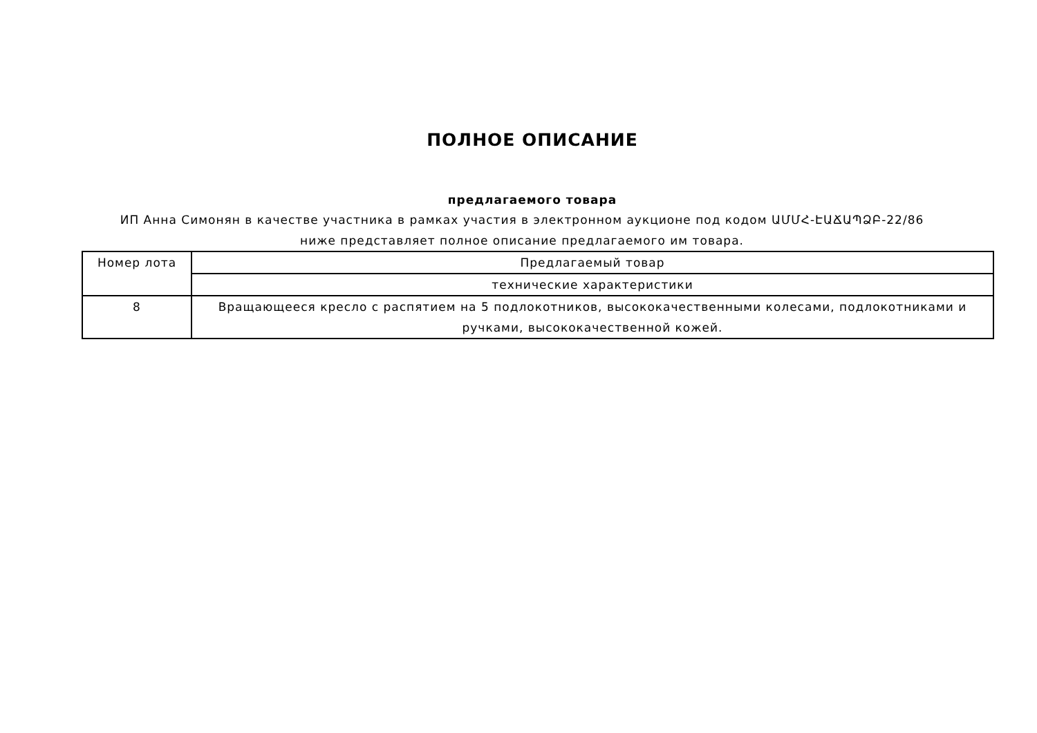ПОЛНОЕ ОПИСАНИЕ
предлагаемого товара
ИП Анна Симонян в качестве участника в рамках участия в электронном аукционе под кодом ԱՄՄՀ-ԷԱՃԱՊՁԲ-22/86 ниже представляет полное описание предлагаемого им товара.
| Номер лота | Предлагаемый товар |
| --- | --- |
| | технические характеристики |
| 8 | Вращающееся кресло с распятием на 5 подлокотников, высококачественными колесами, подлокотниками и ручками, высококачественной кожей. |